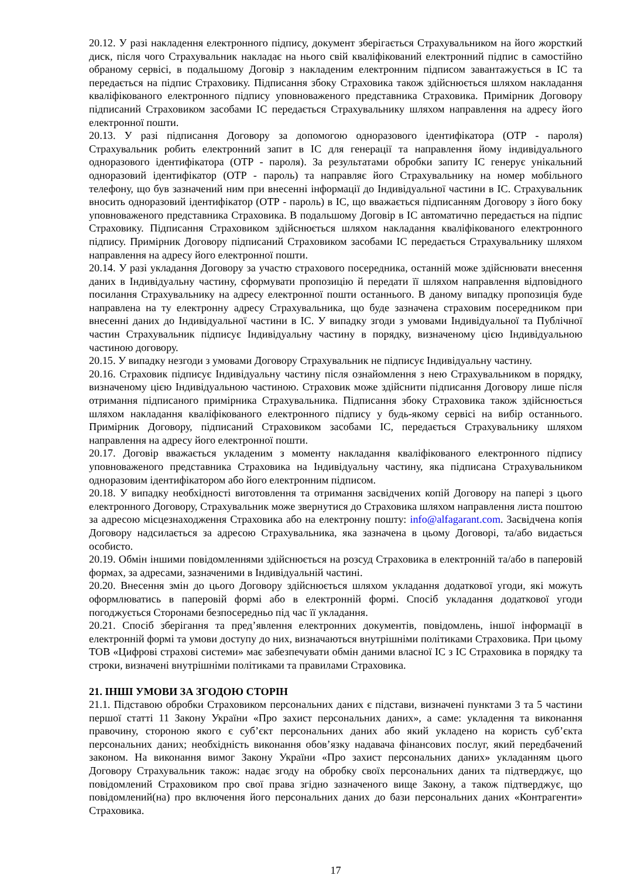20.12. У разі накладення електронного підпису, документ зберігається Страхувальником на його жорсткий диск, після чого Страхувальник накладає на нього свій кваліфікований електронний підпис в самостійно обраному сервісі, в подальшому Договір з накладеним електронним підписом завантажується в ІС та передається на підпис Страховику. Підписання збоку Страховика також здійснюється шляхом накладання кваліфікованого електронного підпису уповноваженого представника Страховика. Примірник Договору підписаний Страховиком засобами ІС передається Страхувальнику шляхом направлення на адресу його електронної пошти.
20.13. У разі підписання Договору за допомогою одноразового ідентифікатора (ОТР - пароля) Страхувальник робить електронний запит в ІС для генерації та направлення йому індивідуального одноразового ідентифікатора (ОТР - пароля). За результатами обробки запиту ІС генерує унікальний одноразовий ідентифікатор (ОТР - пароль) та направляє його Страхувальнику на номер мобільного телефону, що був зазначений ним при внесенні інформації до Індивідуальної частини в ІС. Страхувальник вносить одноразовий ідентифікатор (ОТР - пароль) в ІС, що вважається підписанням Договору з його боку уповноваженого представника Страховика. В подальшому Договір в ІС автоматично передається на підпис Страховику. Підписання Страховиком здійснюється шляхом накладання кваліфікованого електронного підпису. Примірник Договору підписаний Страховиком засобами ІС передається Страхувальнику шляхом направлення на адресу його електронної пошти.
20.14. У разі укладання Договору за участю страхового посередника, останній може здійснювати внесення даних в Індивідуальну частину, сформувати пропозицію й передати її шляхом направлення відповідного посилання Страхувальнику на адресу електронної пошти останнього. В даному випадку пропозиція буде направлена на ту електронну адресу Страхувальника, що буде зазначена страховим посередником при внесенні даних до Індивідуальної частини в ІС. У випадку згоди з умовами Індивідуальної та Публічної частин Страхувальник підписує Індивідуальну частину в порядку, визначеному цією Індивідуальною частиною договору.
20.15. У випадку незгоди з умовами Договору Страхувальник не підписує Індивідуальну частину.
20.16. Страховик підписує Індивідуальну частину після ознайомлення з нею Страхувальником в порядку, визначеному цією Індивідуальною частиною. Страховик може здійснити підписання Договору лише після отримання підписаного примірника Страхувальника. Підписання збоку Страховика також здійснюється шляхом накладання кваліфікованого електронного підпису у будь-якому сервісі на вибір останнього. Примірник Договору, підписаний Страховиком засобами ІС, передається Страхувальнику шляхом направлення на адресу його електронної пошти.
20.17. Договір вважається укладеним з моменту накладання кваліфікованого електронного підпису уповноваженого представника Страховика на Індивідуальну частину, яка підписана Страхувальником одноразовим ідентифікатором або його електронним підписом.
20.18. У випадку необхідності виготовлення та отримання засвідчених копій Договору на папері з цього електронного Договору, Страхувальник може звернутися до Страховика шляхом направлення листа поштою за адресою місцезнаходження Страховика або на електронну пошту: info@alfagarant.com. Засвідчена копія Договору надсилається за адресою Страхувальника, яка зазначена в цьому Договорі, та/або видається особисто.
20.19. Обмін іншими повідомленнями здійснюється на розсуд Страховика в електронній та/або в паперовій формах, за адресами, зазначеними в Індивідуальній частині.
20.20. Внесення змін до цього Договору здійснюється шляхом укладання додаткової угоди, які можуть оформлюватись в паперовій формі або в електронній формі. Спосіб укладання додаткової угоди погоджується Сторонами безпосередньо під час її укладання.
20.21. Спосіб зберігання та пред’явлення електронних документів, повідомлень, іншої інформації в електронній формі та умови доступу до них, визначаються внутрішніми політиками Страховика. При цьому ТОВ «Цифрові страхові системи» має забезпечувати обмін даними власної ІС з ІС Страховика в порядку та строки, визначені внутрішніми політиками та правилами Страховика.
21. ІНШІ УМОВИ ЗА ЗГОДОЮ СТОРІН
21.1. Підставою обробки Страховиком персональних даних є підстави, визначені пунктами 3 та 5 частини першої статті 11 Закону України «Про захист персональних даних», а саме: укладення та виконання правочину, стороною якого є суб’єкт персональних даних або який укладено на користь суб’єкта персональних даних; необхідність виконання обов’язку надавача фінансових послуг, який передбачений законом. На виконання вимог Закону України «Про захист персональних даних» укладанням цього Договору Страхувальник також: надає згоду на обробку своїх персональних даних та підтверджує, що повідомлений Страховиком про свої права згідно зазначеного вище Закону, а також підтверджує, що повідомлений(на) про включення його персональних даних до бази персональних даних «Контрагенти» Страховика.
17